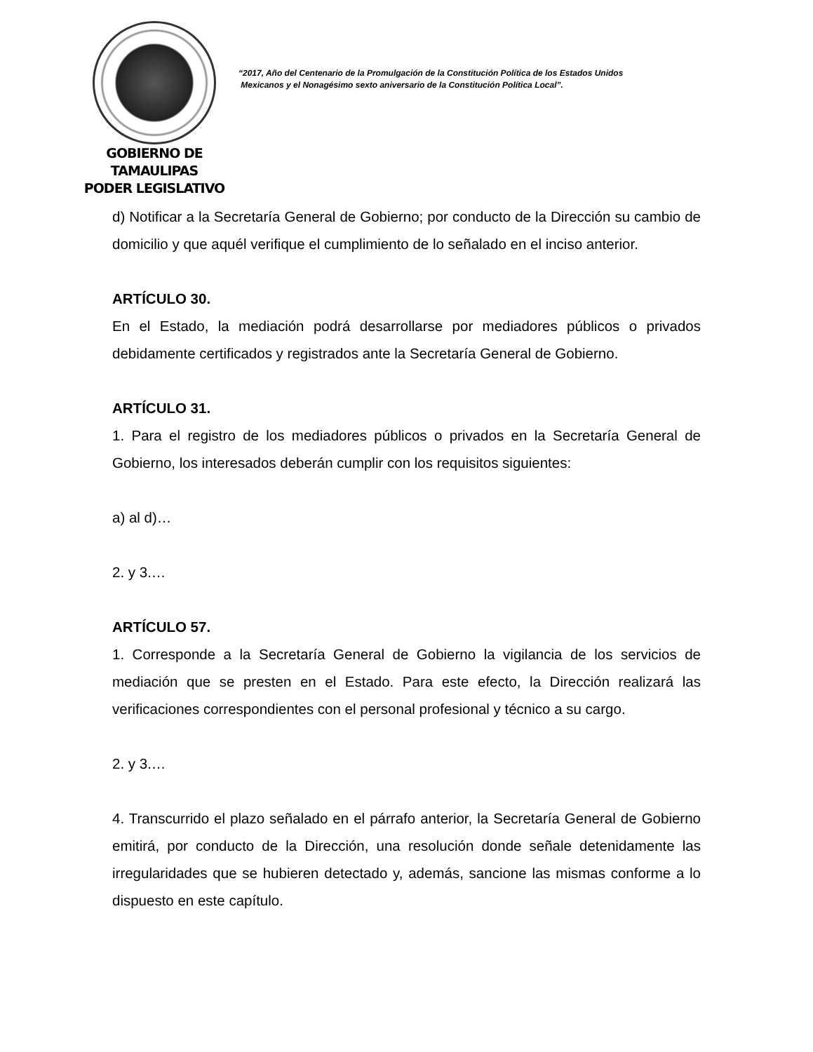GOBIERNO DE TAMAULIPAS
PODER LEGISLATIVO
“2017, Año del Centenario de la Promulgación de la Constitución Política de los Estados Unidos
Mexicanos y el Nonagésimo sexto aniversario de la Constitución Política Local”.
d) Notificar a la Secretaría General de Gobierno; por conducto de la Dirección su cambio de domicilio y que aquél verifique el cumplimiento de lo señalado en el inciso anterior.
ARTÍCULO 30.
En el Estado, la mediación podrá desarrollarse por mediadores públicos o privados debidamente certificados y registrados ante la Secretaría General de Gobierno.
ARTÍCULO 31.
1. Para el registro de los mediadores públicos o privados en la Secretaría General de Gobierno, los interesados deberán cumplir con los requisitos siguientes:
a) al d)…
2. y 3.…
ARTÍCULO 57.
1. Corresponde a la Secretaría General de Gobierno la vigilancia de los servicios de mediación que se presten en el Estado. Para este efecto, la Dirección realizará las verificaciones correspondientes con el personal profesional y técnico a su cargo.
2. y 3.…
4. Transcurrido el plazo señalado en el párrafo anterior, la Secretaría General de Gobierno emitirá, por conducto de la Dirección, una resolución donde señale detenidamente las irregularidades que se hubieren detectado y, además, sancione las mismas conforme a lo dispuesto en este capítulo.